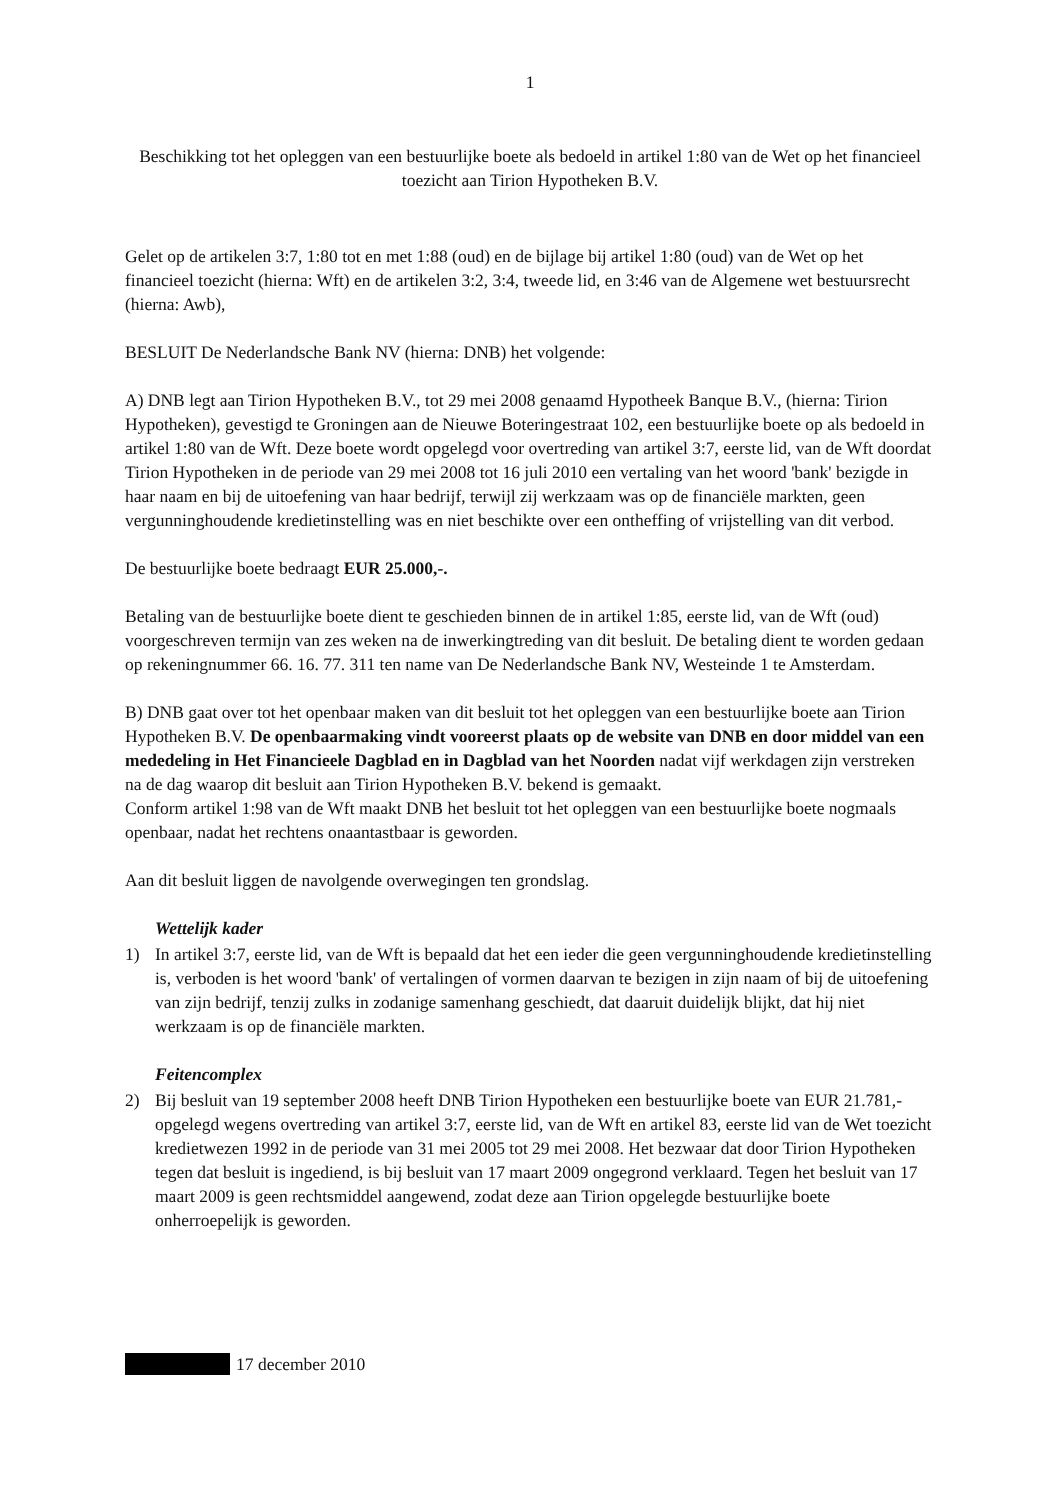1
Beschikking tot het opleggen van een bestuurlijke boete als bedoeld in artikel 1:80 van de Wet op het financieel toezicht aan Tirion Hypotheken B.V.
Gelet op de artikelen 3:7, 1:80 tot en met 1:88 (oud) en de bijlage bij artikel 1:80 (oud) van de Wet op het financieel toezicht (hierna: Wft) en de artikelen 3:2, 3:4, tweede lid, en 3:46 van de Algemene wet bestuursrecht (hierna: Awb),
BESLUIT De Nederlandsche Bank NV (hierna: DNB) het volgende:
A) DNB legt aan Tirion Hypotheken B.V., tot 29 mei 2008 genaamd Hypotheek Banque B.V., (hierna: Tirion Hypotheken), gevestigd te Groningen aan de Nieuwe Boteringestraat 102, een bestuurlijke boete op als bedoeld in artikel 1:80 van de Wft. Deze boete wordt opgelegd voor overtreding van artikel 3:7, eerste lid, van de Wft doordat Tirion Hypotheken in de periode van 29 mei 2008 tot 16 juli 2010 een vertaling van het woord 'bank' bezigde in haar naam en bij de uitoefening van haar bedrijf, terwijl zij werkzaam was op de financiële markten, geen vergunninghoudende kredietinstelling was en niet beschikte over een ontheffing of vrijstelling van dit verbod.
De bestuurlijke boete bedraagt EUR 25.000,-.
Betaling van de bestuurlijke boete dient te geschieden binnen de in artikel 1:85, eerste lid, van de Wft (oud) voorgeschreven termijn van zes weken na de inwerkingtreding van dit besluit. De betaling dient te worden gedaan op rekeningnummer 66. 16. 77. 311 ten name van De Nederlandsche Bank NV, Westeinde 1 te Amsterdam.
B) DNB gaat over tot het openbaar maken van dit besluit tot het opleggen van een bestuurlijke boete aan Tirion Hypotheken B.V. De openbaarmaking vindt vooreerst plaats op de website van DNB en door middel van een mededeling in Het Financieele Dagblad en in Dagblad van het Noorden nadat vijf werkdagen zijn verstreken na de dag waarop dit besluit aan Tirion Hypotheken B.V. bekend is gemaakt.
Conform artikel 1:98 van de Wft maakt DNB het besluit tot het opleggen van een bestuurlijke boete nogmaals openbaar, nadat het rechtens onaantastbaar is geworden.
Aan dit besluit liggen de navolgende overwegingen ten grondslag.
Wettelijk kader
1) In artikel 3:7, eerste lid, van de Wft is bepaald dat het een ieder die geen vergunninghoudende kredietinstelling is, verboden is het woord 'bank' of vertalingen of vormen daarvan te bezigen in zijn naam of bij de uitoefening van zijn bedrijf, tenzij zulks in zodanige samenhang geschiedt, dat daaruit duidelijk blijkt, dat hij niet werkzaam is op de financiële markten.
Feitencomplex
2) Bij besluit van 19 september 2008 heeft DNB Tirion Hypotheken een bestuurlijke boete van EUR 21.781,- opgelegd wegens overtreding van artikel 3:7, eerste lid, van de Wft en artikel 83, eerste lid van de Wet toezicht kredietwezen 1992 in de periode van 31 mei 2005 tot 29 mei 2008. Het bezwaar dat door Tirion Hypotheken tegen dat besluit is ingediend, is bij besluit van 17 maart 2009 ongegrond verklaard. Tegen het besluit van 17 maart 2009 is geen rechtsmiddel aangewend, zodat deze aan Tirion opgelegde bestuurlijke boete onherroepelijk is geworden.
17 december 2010